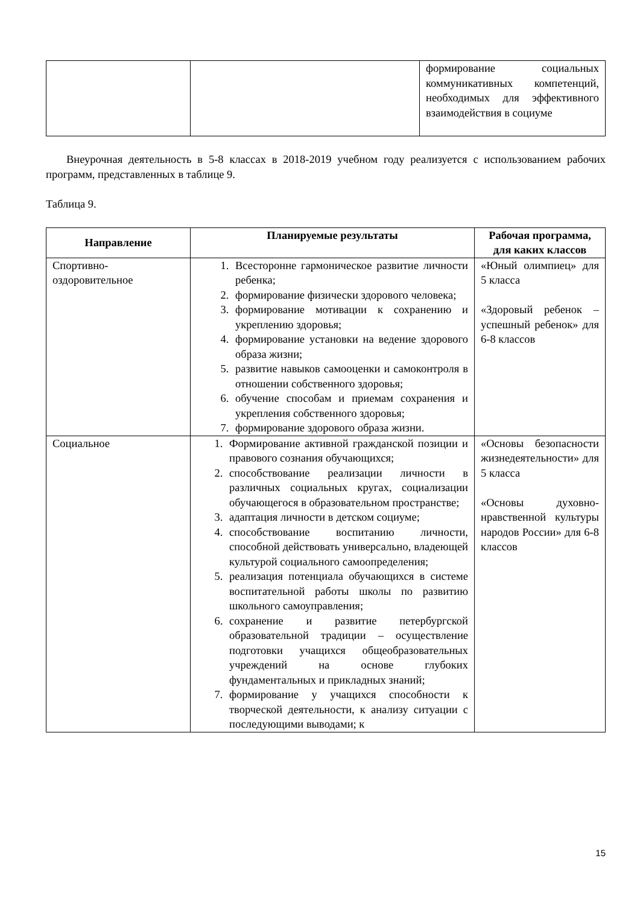| | | формирование социальных коммуникативных компетенций, необходимых для эффективного взаимодействия в социуме |
Внеурочная деятельность в 5-8 классах в 2018-2019 учебном году реализуется с использованием рабочих программ, представленных в таблице 9.
Таблица 9.
| Направление | Планируемые результаты | Рабочая программа, для каких классов |
| --- | --- | --- |
| Спортивно-оздоровительное | 1. Всесторонне гармоническое развитие личности ребенка; 2. формирование физически здорового человека; 3. формирование мотивации к сохранению и укреплению здоровья; 4. формирование установки на ведение здорового образа жизни; 5. развитие навыков самооценки и самоконтроля в отношении собственного здоровья; 6. обучение способам и приемам сохранения и укрепления собственного здоровья; 7. формирование здорового образа жизни. | «Юный олимпиец» для 5 класса «Здоровый ребенок – успешный ребенок» для 6-8 классов |
| Социальное | 1. Формирование активной гражданской позиции и правового сознания обучающихся; 2. способствование реализации личности в различных социальных кругах, социализации обучающегося в образовательном пространстве; 3. адаптация личности в детском социуме; 4. способствование воспитанию личности, способной действовать универсально, владеющей культурой социального самоопределения; 5. реализация потенциала обучающихся в системе воспитательной работы школы по развитию школьного самоуправления; 6. сохранение и развитие петербургской образовательной традиции – осуществление подготовки учащихся общеобразовательных учреждений на основе глубоких фундаментальных и прикладных знаний; 7. формирование у учащихся способности к творческой деятельности, к анализу ситуации с последующими выводами; к | «Основы безопасности жизнедеятельности» для 5 класса «Основы духовно-нравственной культуры народов России» для 6-8 классов |
15